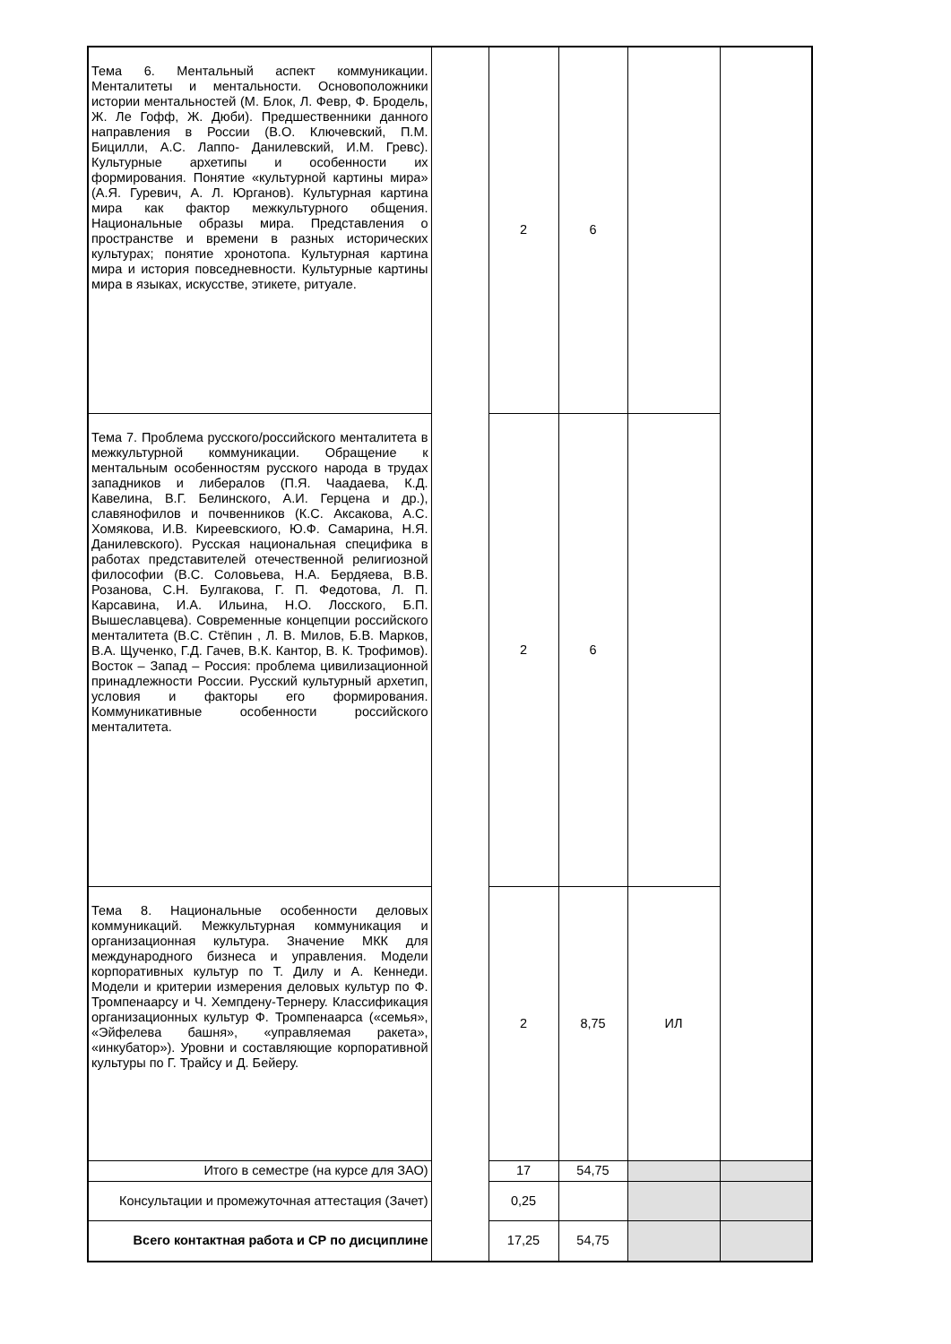| Тема 6. Ментальный аспект коммуникации. Менталитеты и ментальности. Основоположники истории ментальностей (М. Блок, Л. Февр, Ф. Бродель, Ж. Ле Гофф, Ж. Дюби). Предшественники данного направления в России (В.О. Ключевский, П.М. Бицилли, А.С. Лаппо- Данилевский, И.М. Гревс). Культурные архетипы и особенности их формирования. Понятие «культурной картины мира» (А.Я. Гуревич, А. Л. Юрганов). Культурная картина мира как фактор межкультурного общения. Национальные образы мира. Представления о пространстве и времени в разных исторических культурах; понятие хронотопа. Культурная картина мира и история повседневности. Культурные картины мира в языках, искусстве, этикете, ритуале. | | 2 | 6 | | |
| Тема 7. Проблема русского/российского менталитета в межкультурной коммуникации. Обращение к ментальным особенностям русского народа в трудах западников и либералов (П.Я. Чаадаева, К.Д. Кавелина, В.Г. Белинского, А.И. Герцена и др.), славянофилов и почвенников (К.С. Аксакова, А.С. Хомякова, И.В. Киреевскиого, Ю.Ф. Самарина, Н.Я. Данилевского). Русская национальная специфика в работах представителей отечественной религиозной философии (В.С. Соловьева, Н.А. Бердяева, В.В. Розанова, С.Н. Булгакова, Г. П. Федотова, Л. П. Карсавина, И.А. Ильина, Н.О. Лосского, Б.П. Вышеславцева). Современные концепции российского менталитета (В.С. Стёпин , Л. В. Милов, Б.В. Марков, В.А. Щученко, Г.Д. Гачев, В.К. Кантор, В. К. Трофимов). Восток – Запад – Россия: проблема цивилизационной принадлежности России. Русский культурный архетип, условия и факторы его формирования. Коммуникативные особенности российского менталитета. | | 2 | 6 | | |
| Тема 8. Национальные особенности деловых коммуникаций. Межкультурная коммуникация и организационная культура. Значение МКК для международного бизнеса и управления. Модели корпоративных культур по Т. Дилу и А. Кеннеди. Модели и критерии измерения деловых культур по Ф. Тромпенаарсу и Ч. Хемпдену-Тернеру. Классификация организационных культур Ф. Тромпенаарса («семья», «Эйфелева башня», «управляемая ракета», «инкубатор»). Уровни и составляющие корпоративной культуры по Г. Трайсу и Д. Бейеру. | | 2 | 8,75 | ИЛ | |
| Итого в семестре (на курсе для ЗАО) | | 17 | 54,75 | | |
| Консультации и промежуточная аттестация (Зачет) | | 0,25 | | | |
| Всего контактная работа и СР по дисциплине | | 17,25 | 54,75 | | |